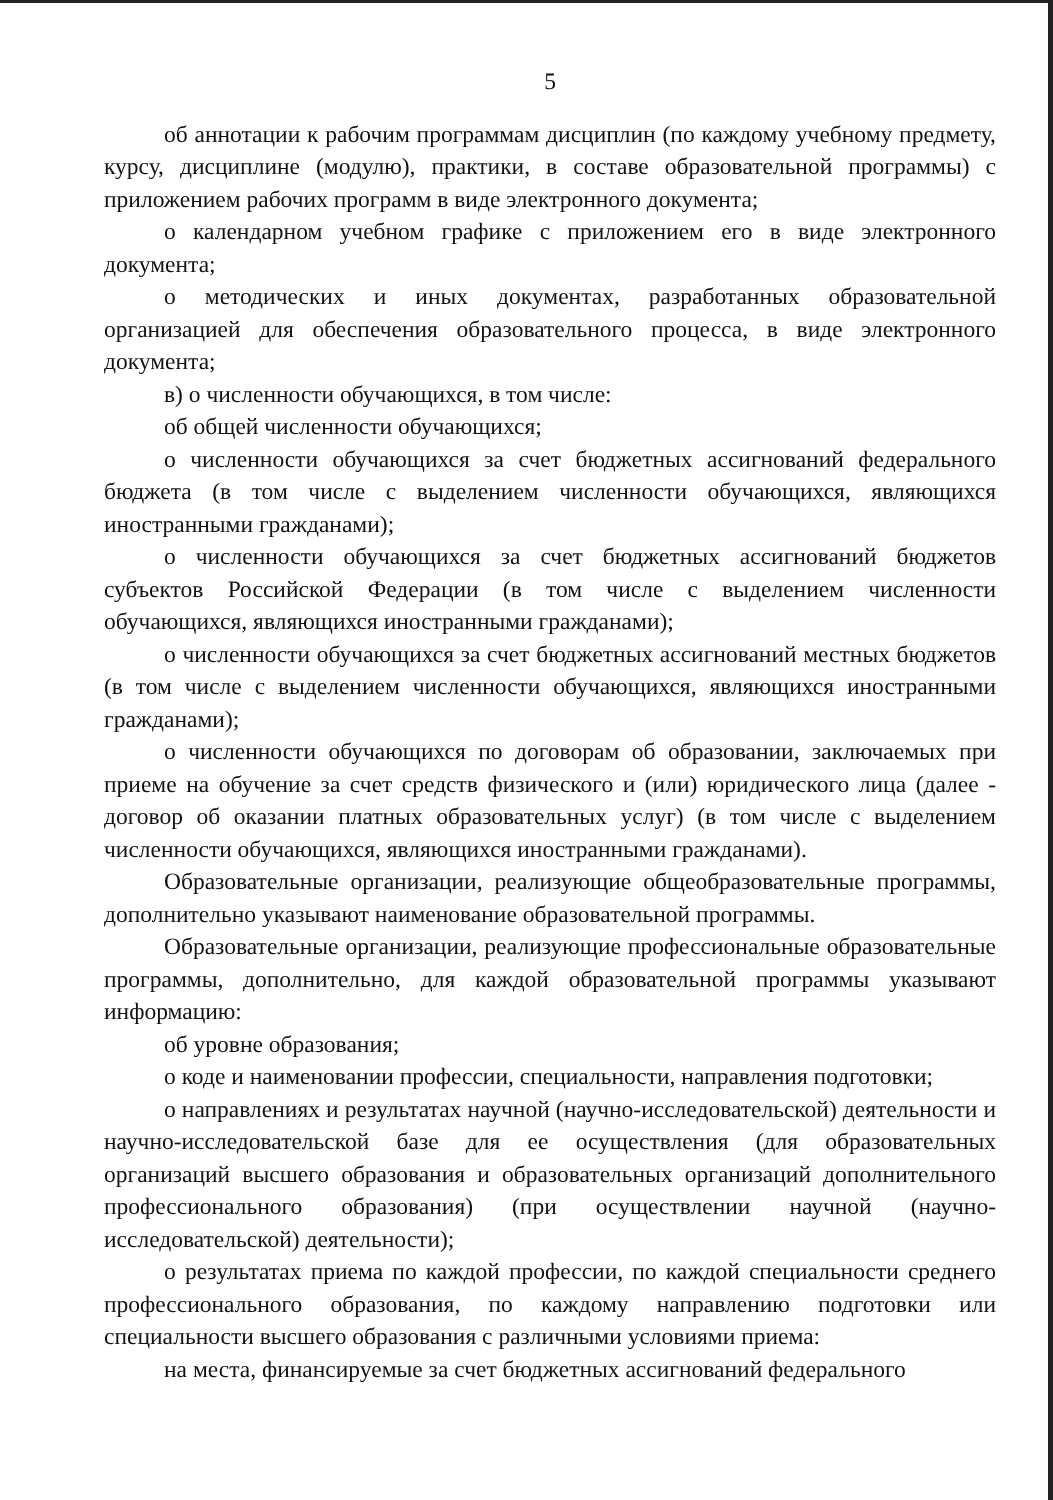5
об аннотации к рабочим программам дисциплин (по каждому учебному предмету, курсу, дисциплине (модулю), практики, в составе образовательной программы) с приложением рабочих программ в виде электронного документа;
о календарном учебном графике с приложением его в виде электронного документа;
о методических и иных документах, разработанных образовательной организацией для обеспечения образовательного процесса, в виде электронного документа;
в) о численности обучающихся, в том числе:
об общей численности обучающихся;
о численности обучающихся за счет бюджетных ассигнований федерального бюджета (в том числе с выделением численности обучающихся, являющихся иностранными гражданами);
о численности обучающихся за счет бюджетных ассигнований бюджетов субъектов Российской Федерации (в том числе с выделением численности обучающихся, являющихся иностранными гражданами);
о численности обучающихся за счет бюджетных ассигнований местных бюджетов (в том числе с выделением численности обучающихся, являющихся иностранными гражданами);
о численности обучающихся по договорам об образовании, заключаемых при приеме на обучение за счет средств физического и (или) юридического лица (далее - договор об оказании платных образовательных услуг) (в том числе с выделением численности обучающихся, являющихся иностранными гражданами).
Образовательные организации, реализующие общеобразовательные программы, дополнительно указывают наименование образовательной программы.
Образовательные организации, реализующие профессиональные образовательные программы, дополнительно, для каждой образовательной программы указывают информацию:
об уровне образования;
о коде и наименовании профессии, специальности, направления подготовки;
о направлениях и результатах научной (научно-исследовательской) деятельности и научно-исследовательской базе для ее осуществления (для образовательных организаций высшего образования и образовательных организаций дополнительного профессионального образования) (при осуществлении научной (научно-исследовательской) деятельности);
о результатах приема по каждой профессии, по каждой специальности среднего профессионального образования, по каждому направлению подготовки или специальности высшего образования с различными условиями приема:
на места, финансируемые за счет бюджетных ассигнований федерального